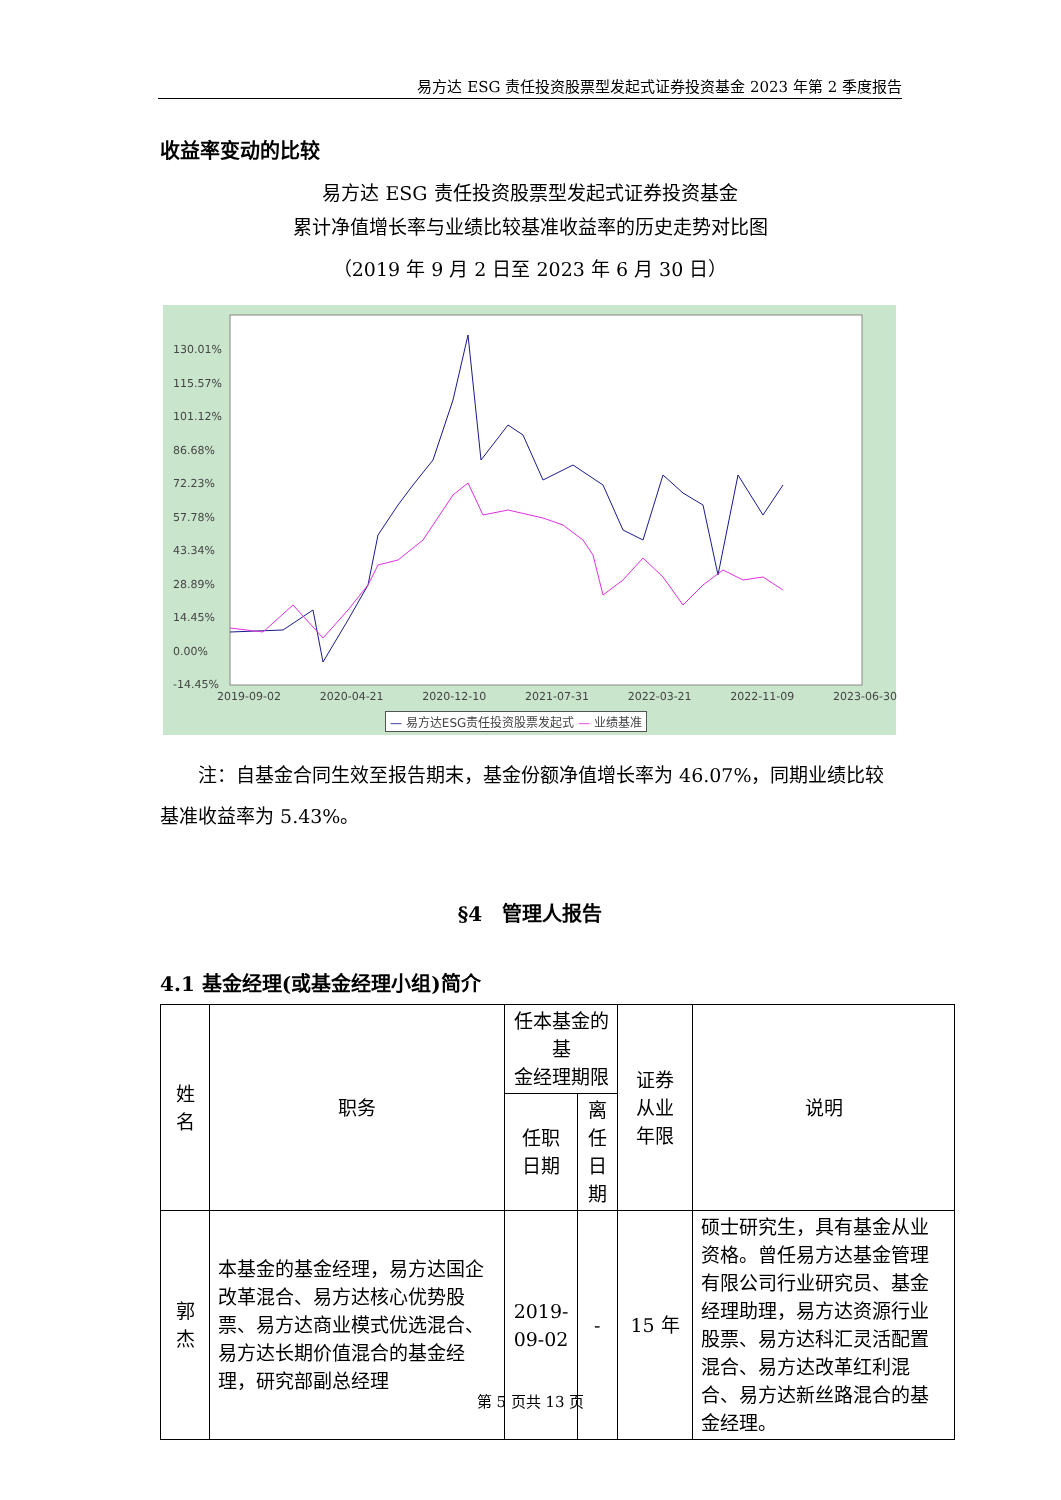易方达 ESG 责任投资股票型发起式证券投资基金 2023 年第 2 季度报告
收益率变动的比较
易方达 ESG 责任投资股票型发起式证券投资基金
累计净值增长率与业绩比较基准收益率的历史走势对比图
（2019 年 9 月 2 日至 2023 年 6 月 30 日）
130.01%
115.57%
101.12%
86.68%
72.23%
57.78%
43.34%
28.89%
14.45%
0.00%
-14.45%
2019-09-02 2020-04-21 2020-12-10 2021-07-31 2022-03-21 2022-11-09 2023-06-30
— 易方达ESG责任投资股票发起式 — 业绩基准
  注：自基金合同生效至报告期末，基金份额净值增长率为 46.07%，同期业绩比较基准收益率为 5.43%。
§4　管理人报告
4.1 基金经理(或基金经理小组)简介
| 姓 名 | 职务 | 任本基金的基 金经理期限 | | 证券 从业 年限 | 说明 |
| --- | --- | --- | --- | --- | --- |
| | | 任职 日期 | 离任 日期 | | |
| 郭 杰 | 本基金的基金经理，易方达国企改革混合、易方达核心优势股票、易方达商业模式优选混合、易方达长期价值混合的基金经理，研究部副总经理 | 2019- 09-02 | - | 15 年 | 硕士研究生，具有基金从业资格。曾任易方达基金管理有限公司行业研究员、基金经理助理，易方达资源行业股票、易方达科汇灵活配置混合、易方达改革红利混合、易方达新丝路混合的基金经理。 |
第 5 页共 13 页